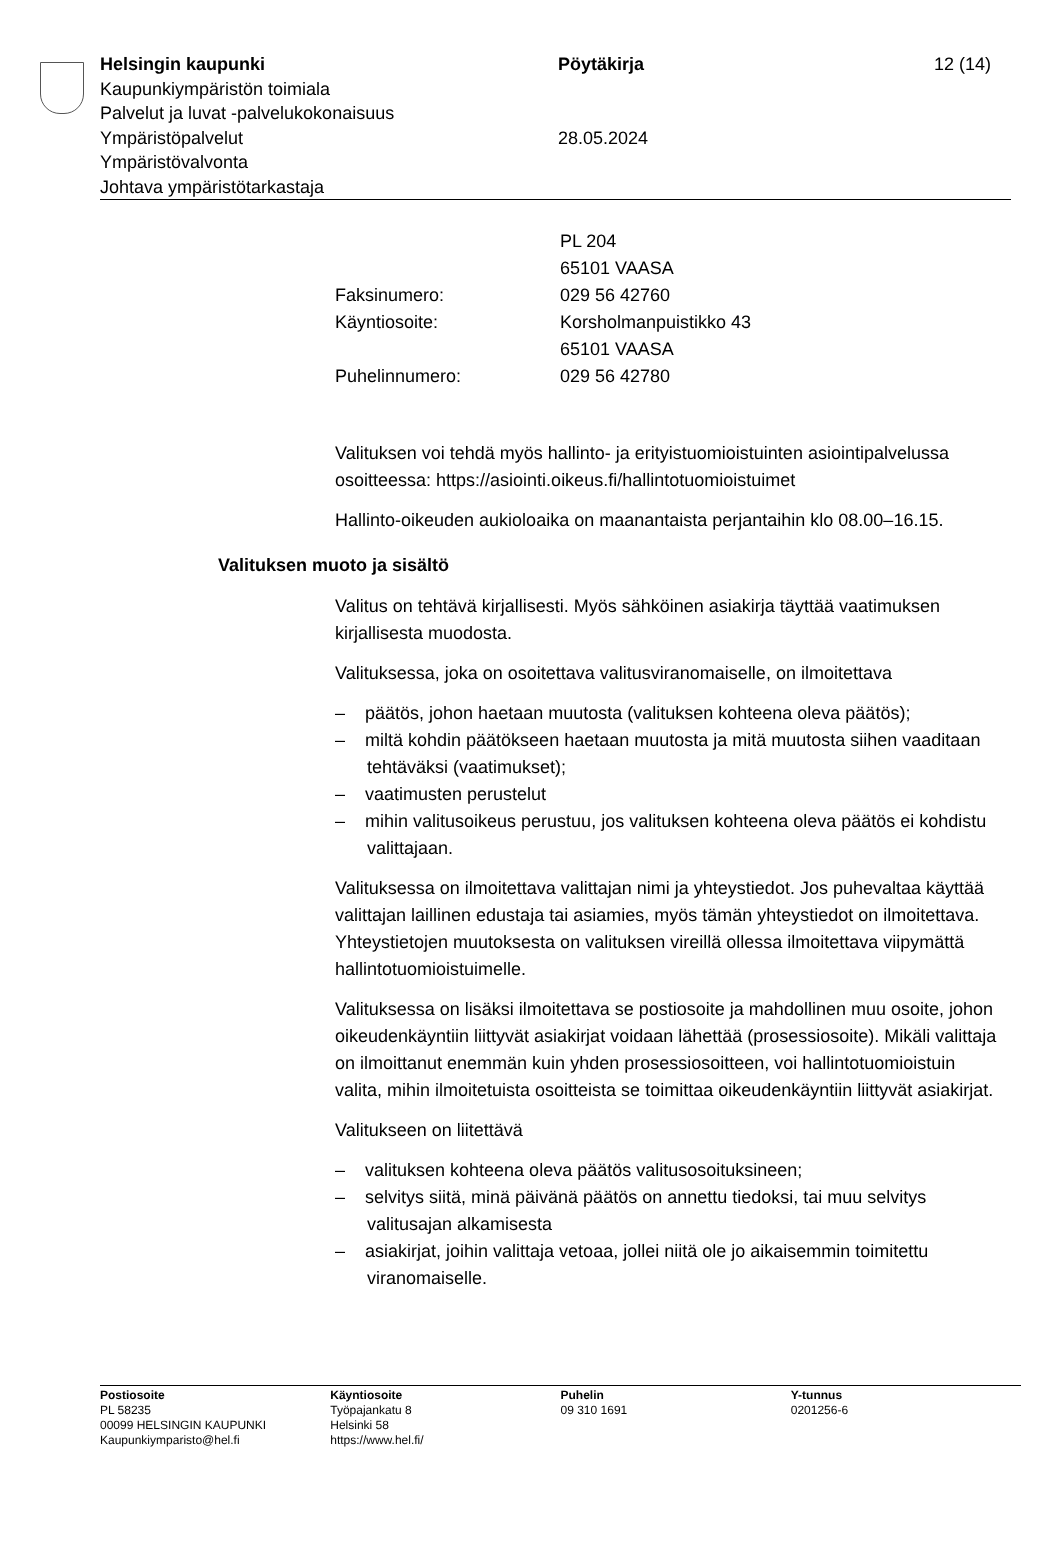Helsingin kaupunki
Kaupunkiympäristön toimiala
Palvelut ja luvat -palvelukokonaisuus
Ympäristöpalvelut
Ympäristövalvonta
Johtava ympäristötarkastaja
Pöytäkirja
28.05.2024
12 (14)
| | PL 204 |
| | 65101 VAASA |
| Faksinumero: | 029 56 42760 |
| Käyntiosoite: | Korsholmanpuistikko 43 |
| | 65101 VAASA |
| Puhelinnumero: | 029 56 42780 |
Valituksen voi tehdä myös hallinto- ja erityistuomioistuinten asiointipalvelussa osoitteessa: https://asiointi.oikeus.fi/hallintotuomioistuimet
Hallinto-oikeuden aukioloaika on maanantaista perjantaihin klo 08.00–16.15.
Valituksen muoto ja sisältö
Valitus on tehtävä kirjallisesti. Myös sähköinen asiakirja täyttää vaatimuksen kirjallisesta muodosta.
Valituksessa, joka on osoitettava valitusviranomaiselle, on ilmoitettava
– päätös, johon haetaan muutosta (valituksen kohteena oleva päätös);
– miltä kohdin päätökseen haetaan muutosta ja mitä muutosta siihen vaaditaan tehtäväksi (vaatimukset);
– vaatimusten perustelut
– mihin valitusoikeus perustuu, jos valituksen kohteena oleva päätös ei kohdistu valittajaan.
Valituksessa on ilmoitettava valittajan nimi ja yhteystiedot. Jos puhevaltaa käyttää valittajan laillinen edustaja tai asiamies, myös tämän yhteystiedot on ilmoitettava. Yhteystietojen muutoksesta on valituksen vireillä ollessa ilmoitettava viipymättä hallintotuomioistuimelle.
Valituksessa on lisäksi ilmoitettava se postiosoite ja mahdollinen muu osoite, johon oikeudenkäyntiin liittyvät asiakirjat voidaan lähettää (prosessiosoite). Mikäli valittaja on ilmoittanut enemmän kuin yhden prosessiosoitteen, voi hallintotuomioistuin valita, mihin ilmoitetuista osoitteista se toimittaa oikeudenkäyntiin liittyvät asiakirjat.
Valitukseen on liitettävä
– valituksen kohteena oleva päätös valitusosoituksineen;
– selvitys siitä, minä päivänä päätös on annettu tiedoksi, tai muu selvitys valitusajan alkamisesta
– asiakirjat, joihin valittaja vetoaa, jollei niitä ole jo aikaisemmin toimitettu viranomaiselle.
Postiosoite
PL 58235
00099 HELSINGIN KAUPUNKI
Kaupunkiymparisto@hel.fi
Käyntiosoite
Työpajankatu 8
Helsinki 58
https://www.hel.fi/
Puhelin
09 310 1691
Y-tunnus
0201256-6